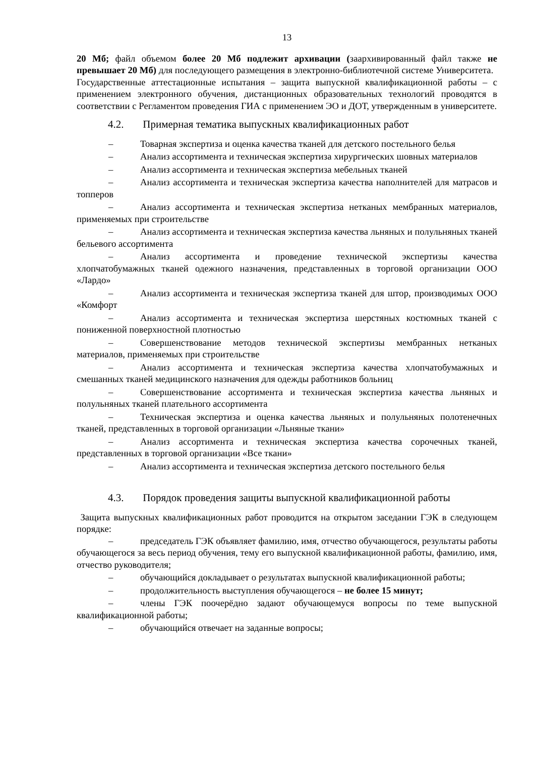13
20 Мб; файл объемом более 20 Мб подлежит архивации (заархивированный файл также не превышает 20 Мб) для последующего размещения в электронно-библиотечной системе Университета.
Государственные аттестационные испытания – защита выпускной квалификационной работы – с применением электронного обучения, дистанционных образовательных технологий проводятся в соответствии с Регламентом проведения ГИА с применением ЭО и ДОТ, утвержденным в университете.
4.2. Примерная тематика выпускных квалификационных работ
– Товарная экспертиза и оценка качества тканей для детского постельного белья
– Анализ ассортимента и техническая экспертиза хирургических шовных материалов
– Анализ ассортимента и техническая экспертиза мебельных тканей
– Анализ ассортимента и техническая экспертиза качества наполнителей для матрасов и топперов
– Анализ ассортимента и техническая экспертиза нетканых мембранных материалов, применяемых при строительстве
– Анализ ассортимента и техническая экспертиза качества льняных и полульняных тканей бельевого ассортимента
– Анализ ассортимента и проведение технической экспертизы качества хлопчатобумажных тканей одежного назначения, представленных в торговой организации ООО «Лардо»
– Анализ ассортимента и техническая экспертиза тканей для штор, производимых ООО «Комфорт
– Анализ ассортимента и техническая экспертиза шерстяных костюмных тканей с пониженной поверхностной плотностью
– Совершенствование методов технической экспертизы мембранных нетканых материалов, применяемых при строительстве
– Анализ ассортимента и техническая экспертиза качества хлопчатобумажных и смешанных тканей медицинского назначения для одежды работников больниц
– Совершенствование ассортимента и техническая экспертиза качества льняных и полульняных тканей плательного ассортимента
– Техническая экспертиза и оценка качества льняных и полульняных полотенечных тканей, представленных в торговой организации «Льняные ткани»
– Анализ ассортимента и техническая экспертиза качества сорочечных тканей, представленных в торговой организации «Все ткани»
– Анализ ассортимента и техническая экспертиза детского постельного белья
4.3. Порядок проведения защиты выпускной квалификационной работы
Защита выпускных квалификационных работ проводится на открытом заседании ГЭК в следующем порядке:
– председатель ГЭК объявляет фамилию, имя, отчество обучающегося, результаты работы обучающегося за весь период обучения, тему его выпускной квалификационной работы, фамилию, имя, отчество руководителя;
– обучающийся докладывает о результатах выпускной квалификационной работы;
– продолжительность выступления обучающегося – не более 15 минут;
– члены ГЭК поочерёдно задают обучающемуся вопросы по теме выпускной квалификационной работы;
– обучающийся отвечает на заданные вопросы;